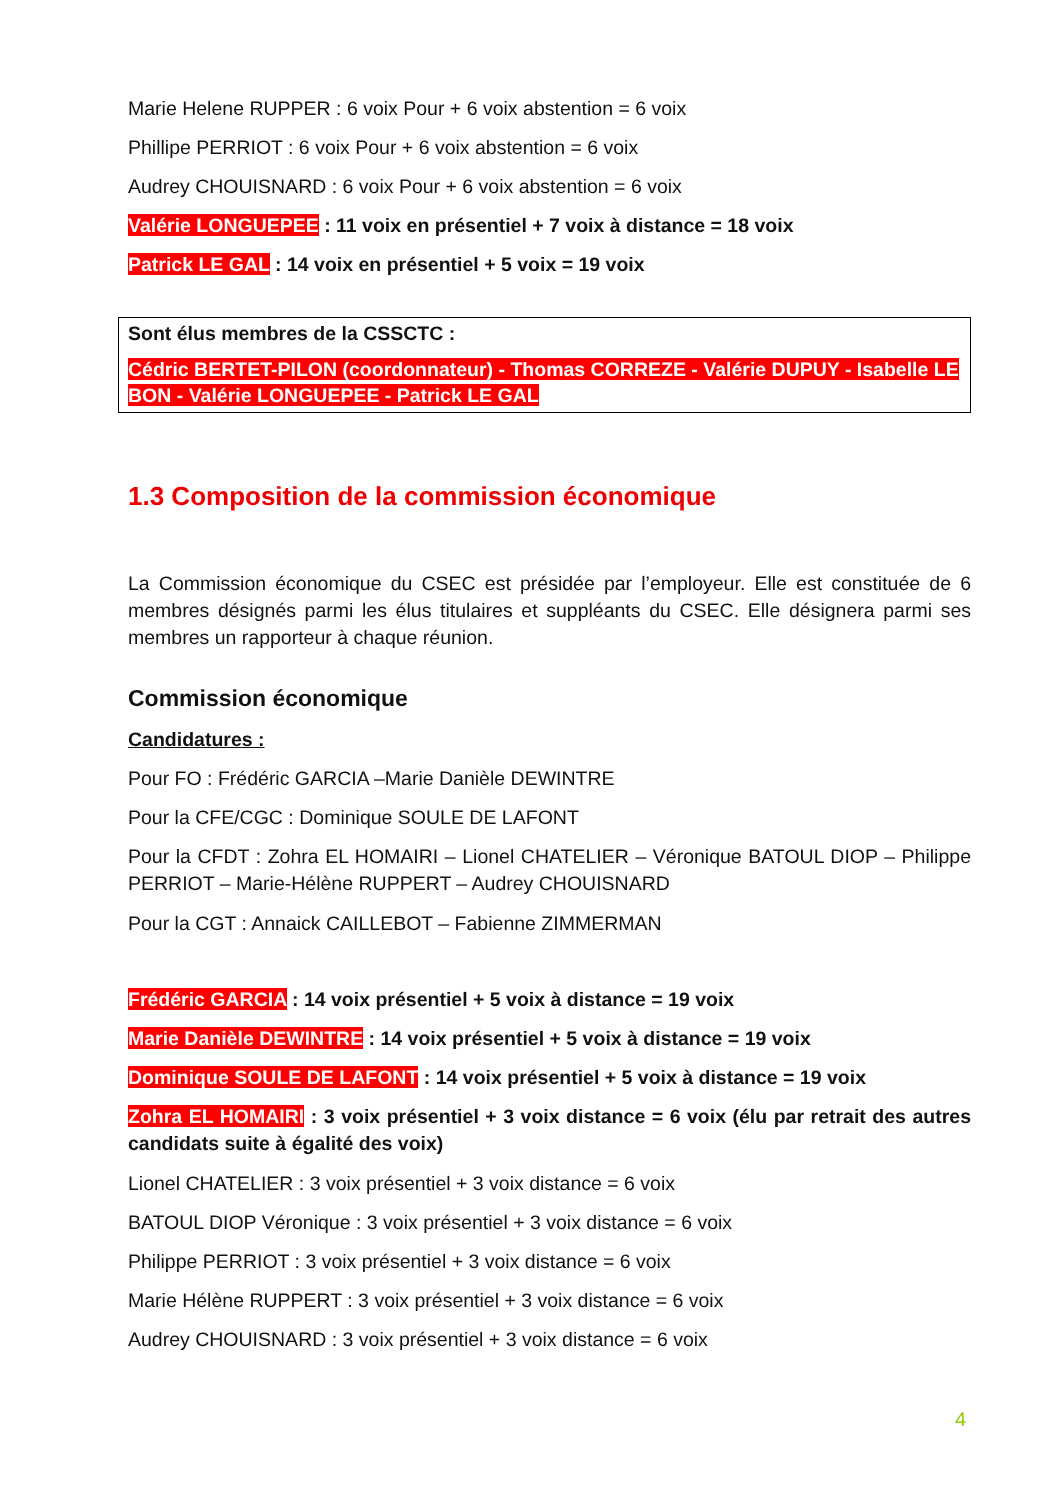Marie Helene RUPPER : 6 voix Pour + 6 voix abstention = 6 voix
Phillipe PERRIOT : 6 voix Pour + 6 voix abstention = 6 voix
Audrey CHOUISNARD : 6 voix Pour + 6 voix abstention = 6 voix
Valérie LONGUEPEE : 11 voix en présentiel + 7 voix à distance = 18 voix
Patrick LE GAL : 14 voix en présentiel + 5 voix = 19 voix
Sont élus membres de la CSSCTC :
Cédric BERTET-PILON (coordonnateur) - Thomas CORREZE - Valérie DUPUY - Isabelle LE BON - Valérie LONGUEPEE - Patrick LE GAL
1.3 Composition de la commission économique
La Commission économique du CSEC est présidée par l’employeur. Elle est constituée de 6 membres désignés parmi les élus titulaires et suppléants du CSEC. Elle désignera parmi ses membres un rapporteur à chaque réunion.
Commission économique
Candidatures :
Pour FO : Frédéric GARCIA –Marie Danièle DEWINTRE
Pour la CFE/CGC : Dominique SOULE DE LAFONT
Pour la CFDT : Zohra EL HOMAIRI – Lionel CHATELIER – Véronique BATOUL DIOP – Philippe PERRIOT – Marie-Hélène RUPPERT – Audrey CHOUISNARD
Pour la CGT : Annaick CAILLEBOT – Fabienne ZIMMERMAN
Frédéric GARCIA : 14 voix présentiel + 5 voix à distance = 19 voix
Marie Danièle DEWINTRE : 14 voix présentiel + 5 voix à distance = 19 voix
Dominique SOULE DE LAFONT : 14 voix présentiel + 5 voix à distance = 19 voix
Zohra EL HOMAIRI : 3 voix présentiel + 3 voix distance = 6 voix (élu par retrait des autres candidats suite à égalité des voix)
Lionel CHATELIER : 3 voix présentiel + 3 voix distance = 6 voix
BATOUL DIOP Véronique : 3 voix présentiel + 3 voix distance = 6 voix
Philippe PERRIOT : 3 voix présentiel + 3 voix distance = 6 voix
Marie Hélène RUPPERT : 3 voix présentiel + 3 voix distance = 6 voix
Audrey CHOUISNARD : 3 voix présentiel + 3 voix distance = 6 voix
4